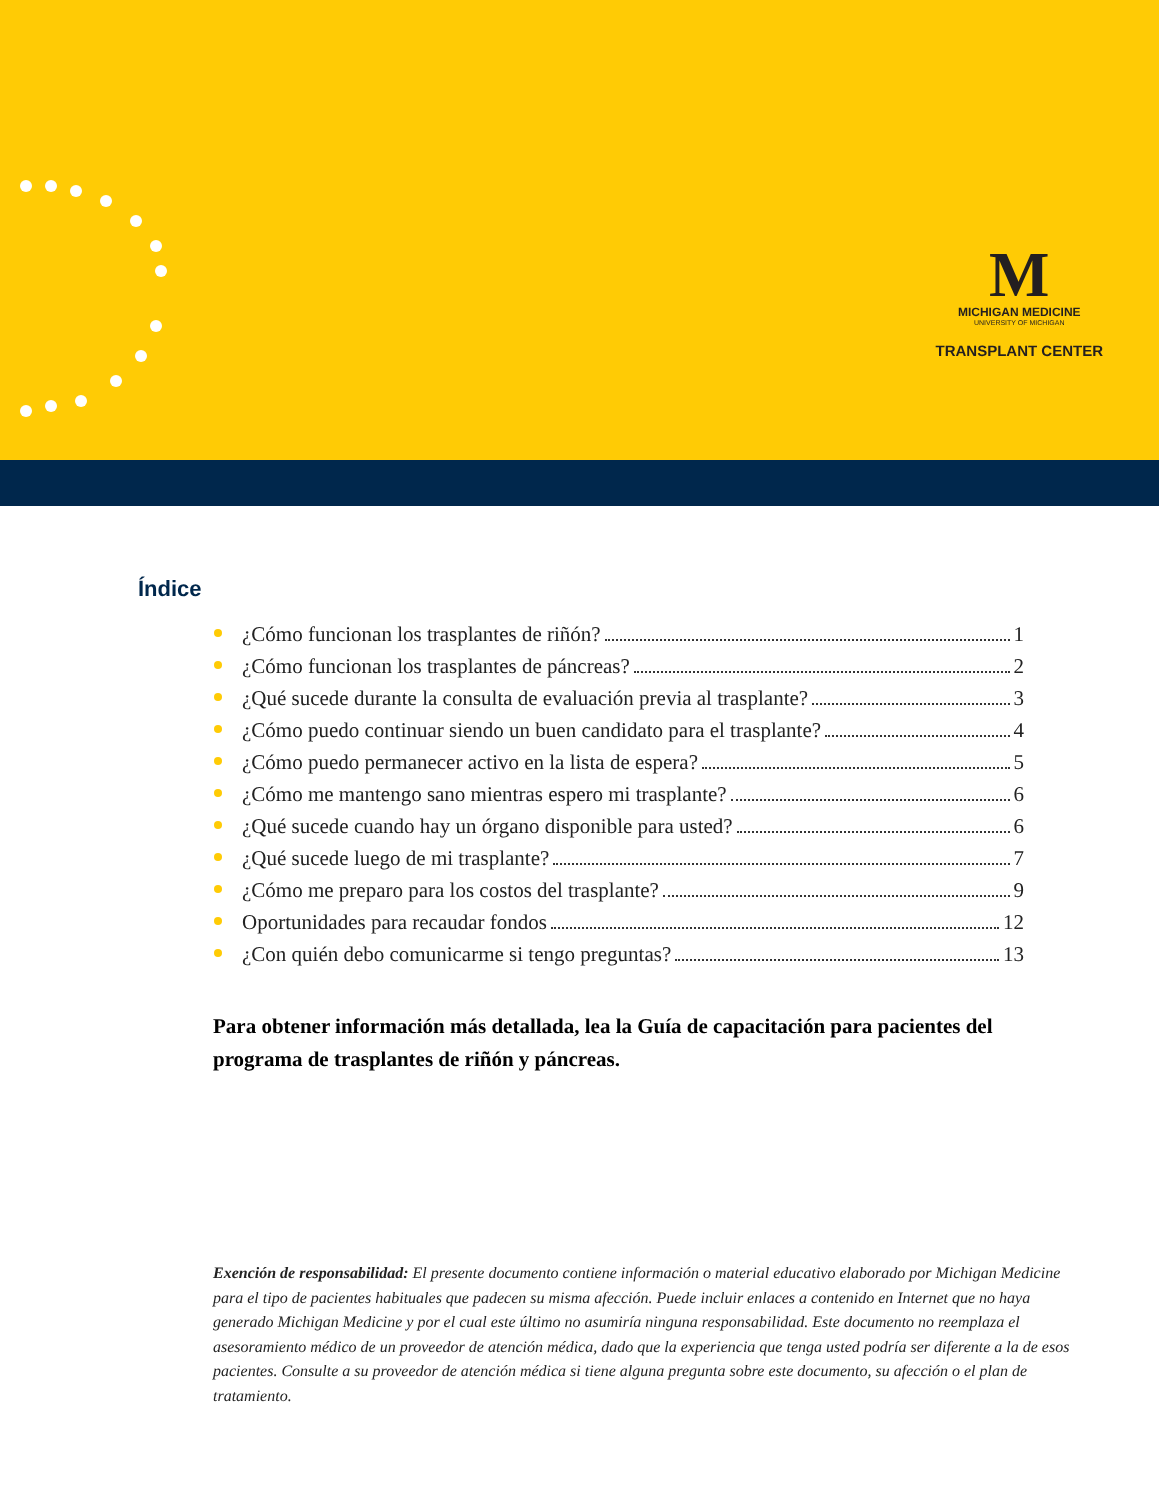M
MICHIGAN MEDICINE
UNIVERSITY OF MICHIGAN
TRANSPLANT CENTER
Índice
¿Cómo funcionan los trasplantes de riñón? 1
¿Cómo funcionan los trasplantes de páncreas? 2
¿Qué sucede durante la consulta de evaluación previa al trasplante? 3
¿Cómo puedo continuar siendo un buen candidato para el trasplante? 4
¿Cómo puedo permanecer activo en la lista de espera? 5
¿Cómo me mantengo sano mientras espero mi trasplante? 6
¿Qué sucede cuando hay un órgano disponible para usted? 6
¿Qué sucede luego de mi trasplante? 7
¿Cómo me preparo para los costos del trasplante? 9
Oportunidades para recaudar fondos 12
¿Con quién debo comunicarme si tengo preguntas? 13
Para obtener información más detallada, lea la Guía de capacitación para pacientes del programa de trasplantes de riñón y páncreas.
Exención de responsabilidad: El presente documento contiene información o material educativo elaborado por Michigan Medicine para el tipo de pacientes habituales que padecen su misma afección. Puede incluir enlaces a contenido en Internet que no haya generado Michigan Medicine y por el cual este último no asumiría ninguna responsabilidad. Este documento no reemplaza el asesoramiento médico de un proveedor de atención médica, dado que la experiencia que tenga usted podría ser diferente a la de esos pacientes. Consulte a su proveedor de atención médica si tiene alguna pregunta sobre este documento, su afección o el plan de tratamiento.